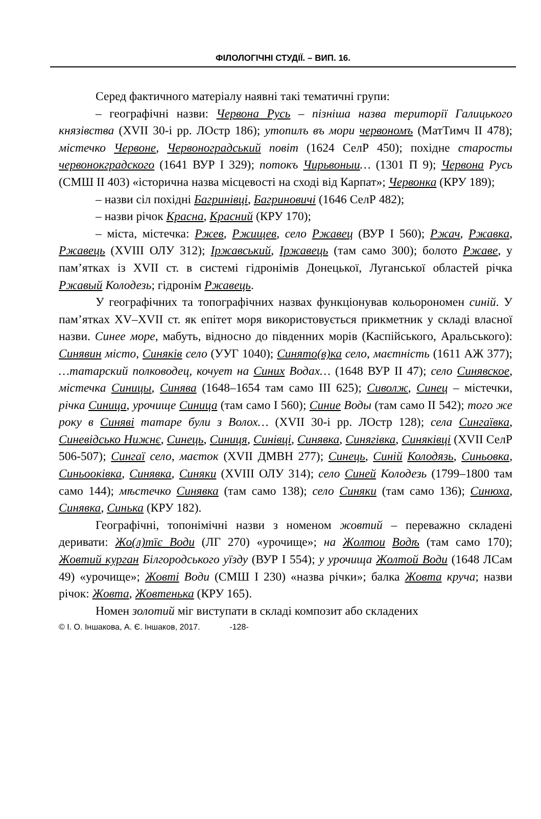ФІЛОЛОГІЧНІ СТУДІЇ. – ВИП. 16.
Серед фактичного матеріалу наявні такі тематичні групи:
– географічні назви: Червона Русь – пізніша назва території Галицького князівства (XVII 30-і рр. ЛОстр 186); утопилъ въ мори червономъ (МатТимч II 478); містечко Червоне, Червоноградський повіт (1624 СелР 450); похідне старосты червонокградского (1641 ВУР I 329); потокъ Чирьвоныи… (1301 П 9); Червона Русь (СМШ II 403) «історична назва місцевості на сході від Карпат»; Червонка (КРУ 189);
– назви сіл похідні Багринівці, Багриновичі (1646 СелР 482);
– назви річок Красна, Красний (КРУ 170);
– міста, містечка: Ржев, Ржищев, село Ржавец (ВУР I 560); Ржач, Ржавка, Ржавець (XVIII ОЛУ 312); Іржавський, Іржавець (там само 300); болото Ржаве, у пам’ятках із XVII ст. в системі гідронімів Донецької, Луганської областей річка Ржавый Колодезь; гідронім Ржавець.
У географічних та топографічних назвах функціонував кольорономен синій. У пам’ятках XV–XVII ст. як епітет моря використовується прикметник у складі власної назви. Синее море, мабуть, відносно до південних морів (Каспійського, Аральського): Синявин місто, Синяків село (УУГ 1040); Синято(в)ка село, маєтність (1611 АЖ 377); …татарский полководец, кочует на Синих Водах… (1648 ВУР II 47); село Синявское, містечка Синицы, Синява (1648–1654 там само III 625); Сиволж, Синец – містечки, річка Синица, урочище Синица (там само I 560); Синие Воды (там само II 542); того же року в Синяві татаре були з Волох… (XVII 30-і рр. ЛОстр 128); села Сингаївка, Синевідсько Нижнє, Синець, Синиця, Синівці, Синявка, Синягівка, Синяківці (XVII СелР 506-507); Сингаї село, маєток (XVII ДМВН 277); Синець, Синій Колодязь, Синьовка, Синьооківка, Синявка, Синяки (XVIII ОЛУ 314); село Синей Колодезь (1799–1800 там само 144); мѣстечко Синявка (там само 138); село Синяки (там само 136); Синюха, Синявка, Синька (КРУ 182).
Географічні, топонімічні назви з номеном жовтий – переважно складені деривати: Жо(л)тїє Води (ЛГ 270) «урочище»; на Жолтои Водѣ (там само 170); Жовтий курган Білгородського уїзду (ВУР I 554); у урочища Жолтой Води (1648 ЛСам 49) «урочище»; Жовті Води (СМШ I 230) «назва річки»; балка Жовта круча; назви річок: Жовта, Жовтенька (КРУ 165).
Номен золотий міг виступати в складі композит або складених
© І. О. Іншакова, А. Є. Іншаков, 2017. -128-